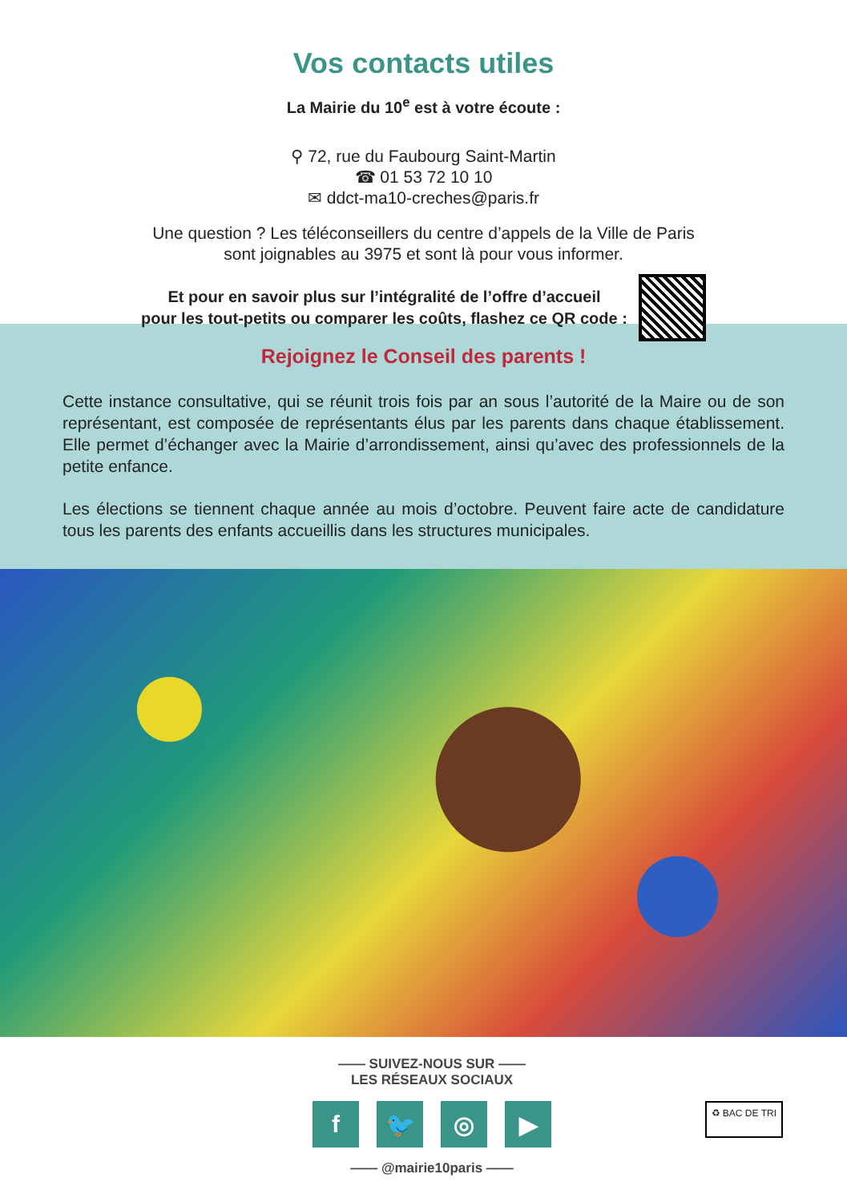Vos contacts utiles
La Mairie du 10<sup>e</sup> est à votre écoute :
⚲ 72, rue du Faubourg Saint-Martin
☎ 01 53 72 10 10
✉ ddct-ma10-creches@paris.fr
Une question ? Les téléconseillers du centre d’appels de la Ville de Paris
sont joignables au 3975 et sont là pour vous informer.
Et pour en savoir plus sur l’intégralité de l’offre d’accueil
pour les tout-petits ou comparer les coûts, flashez ce QR code :
Rejoignez le Conseil des parents !
Cette instance consultative, qui se réunit trois fois par an sous l’autorité de la Maire ou de son représentant, est composée de représentants élus par les parents dans chaque établissement. Elle permet d’échanger avec la Mairie d’arrondissement, ainsi qu’avec des professionnels de la petite enfance.
Les élections se tiennent chaque année au mois d’octobre. Peuvent faire acte de candidature tous les parents des enfants accueillis dans les structures municipales.
—— SUIVEZ-NOUS SUR ——
LES RÉSEAUX SOCIAUX
f 🐦 ◎ ▶
—— @mairie10paris ——
♻ BAC DE TRI